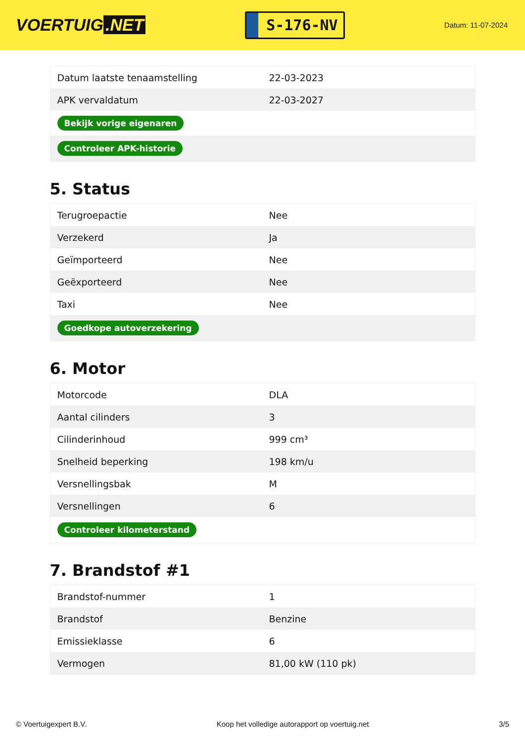VOERTUIG.NET
S-176-NV
Datum: 11-07-2024
| Datum laatste tenaamstelling | 22-03-2023 |
| APK vervaldatum | 22-03-2027 |
| Bekijk vorige eigenaren | |
| Controleer APK-historie | |
5. Status
| Terugroepactie | Nee |
| Verzekerd | Ja |
| Geïmporteerd | Nee |
| Geëxporteerd | Nee |
| Taxi | Nee |
| Goedkope autoverzekering | |
6. Motor
| Motorcode | DLA |
| Aantal cilinders | 3 |
| Cilinderinhoud | 999 cm³ |
| Snelheid beperking | 198 km/u |
| Versnellingsbak | M |
| Versnellingen | 6 |
| Controleer kilometerstand | |
7. Brandstof #1
| Brandstof-nummer | 1 |
| Brandstof | Benzine |
| Emissieklasse | 6 |
| Vermogen | 81,00 kW (110 pk) |
© Voertuigexpert B.V. Koop het volledige autorapport op voertuig.net 3/5